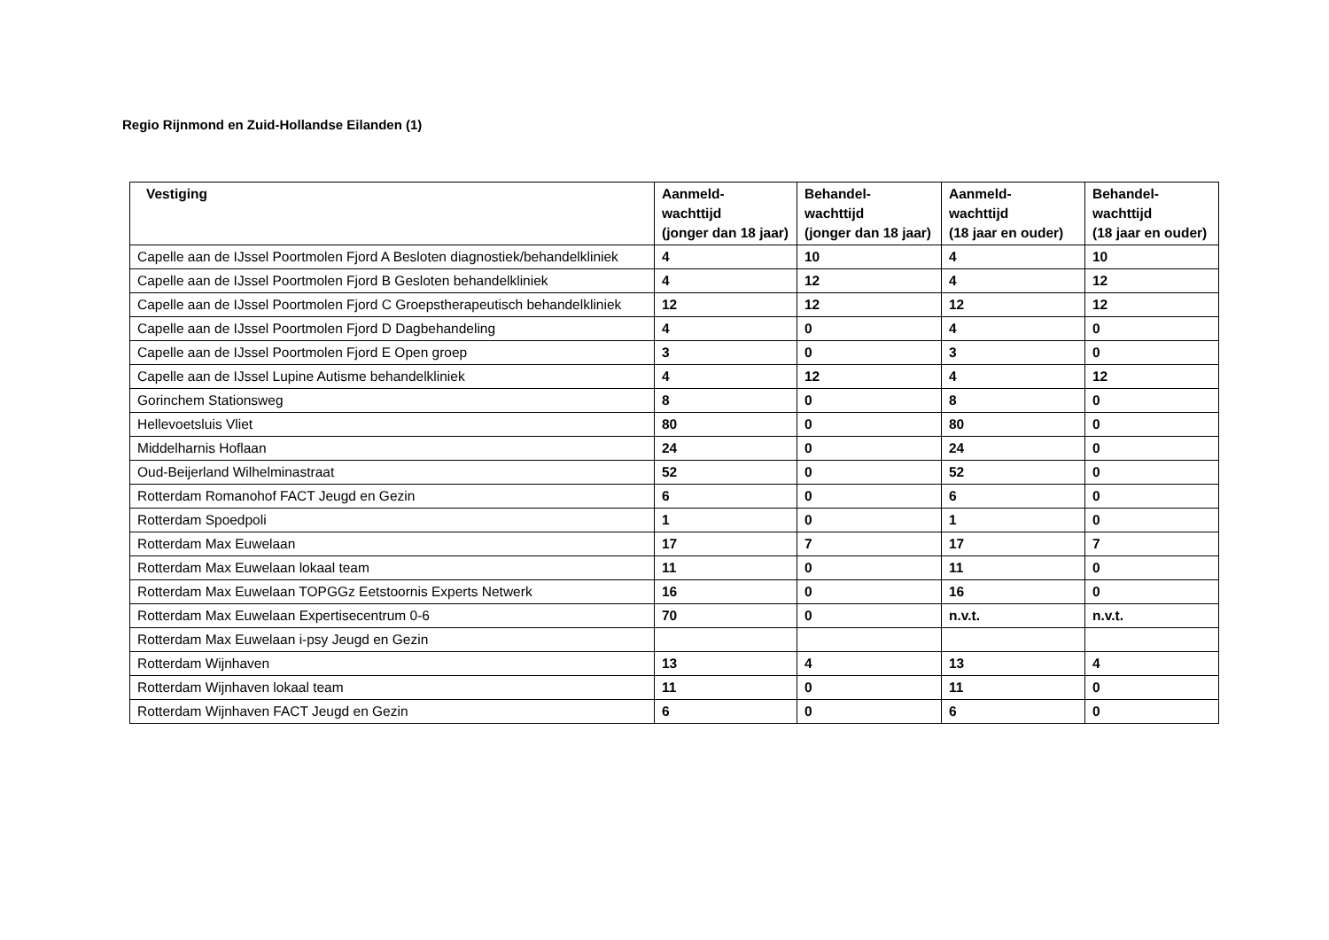Regio Rijnmond en Zuid-Hollandse Eilanden (1)
| Vestiging | Aanmeld- wachttijd (jonger dan 18 jaar) | Behandel- wachttijd (jonger dan 18 jaar) | Aanmeld- wachttijd (18 jaar en ouder) | Behandel- wachttijd (18 jaar en ouder) |
| --- | --- | --- | --- | --- |
| Capelle aan de IJssel Poortmolen Fjord A Besloten diagnostiek/behandelkliniek | 4 | 10 | 4 | 10 |
| Capelle aan de IJssel Poortmolen Fjord B Gesloten behandelkliniek | 4 | 12 | 4 | 12 |
| Capelle aan de IJssel Poortmolen Fjord C Groepstherapeutisch behandelkliniek | 12 | 12 | 12 | 12 |
| Capelle aan de IJssel Poortmolen Fjord D Dagbehandeling | 4 | 0 | 4 | 0 |
| Capelle aan de IJssel Poortmolen Fjord E Open groep | 3 | 0 | 3 | 0 |
| Capelle aan de IJssel Lupine Autisme behandelkliniek | 4 | 12 | 4 | 12 |
| Gorinchem Stationsweg | 8 | 0 | 8 | 0 |
| Hellevoetsluis Vliet | 80 | 0 | 80 | 0 |
| Middelharnis Hoflaan | 24 | 0 | 24 | 0 |
| Oud-Beijerland Wilhelminastraat | 52 | 0 | 52 | 0 |
| Rotterdam Romanohof FACT Jeugd en Gezin | 6 | 0 | 6 | 0 |
| Rotterdam Spoedpoli | 1 | 0 | 1 | 0 |
| Rotterdam Max Euwelaan | 17 | 7 | 17 | 7 |
| Rotterdam Max Euwelaan lokaal team | 11 | 0 | 11 | 0 |
| Rotterdam Max Euwelaan TOPGGz Eetstoornis Experts Netwerk | 16 | 0 | 16 | 0 |
| Rotterdam Max Euwelaan Expertisecentrum 0-6 | 70 | 0 | n.v.t. | n.v.t. |
| Rotterdam Max Euwelaan i-psy Jeugd en Gezin | | | | |
| Rotterdam Wijnhaven | 13 | 4 | 13 | 4 |
| Rotterdam Wijnhaven lokaal team | 11 | 0 | 11 | 0 |
| Rotterdam Wijnhaven FACT Jeugd en Gezin | 6 | 0 | 6 | 0 |